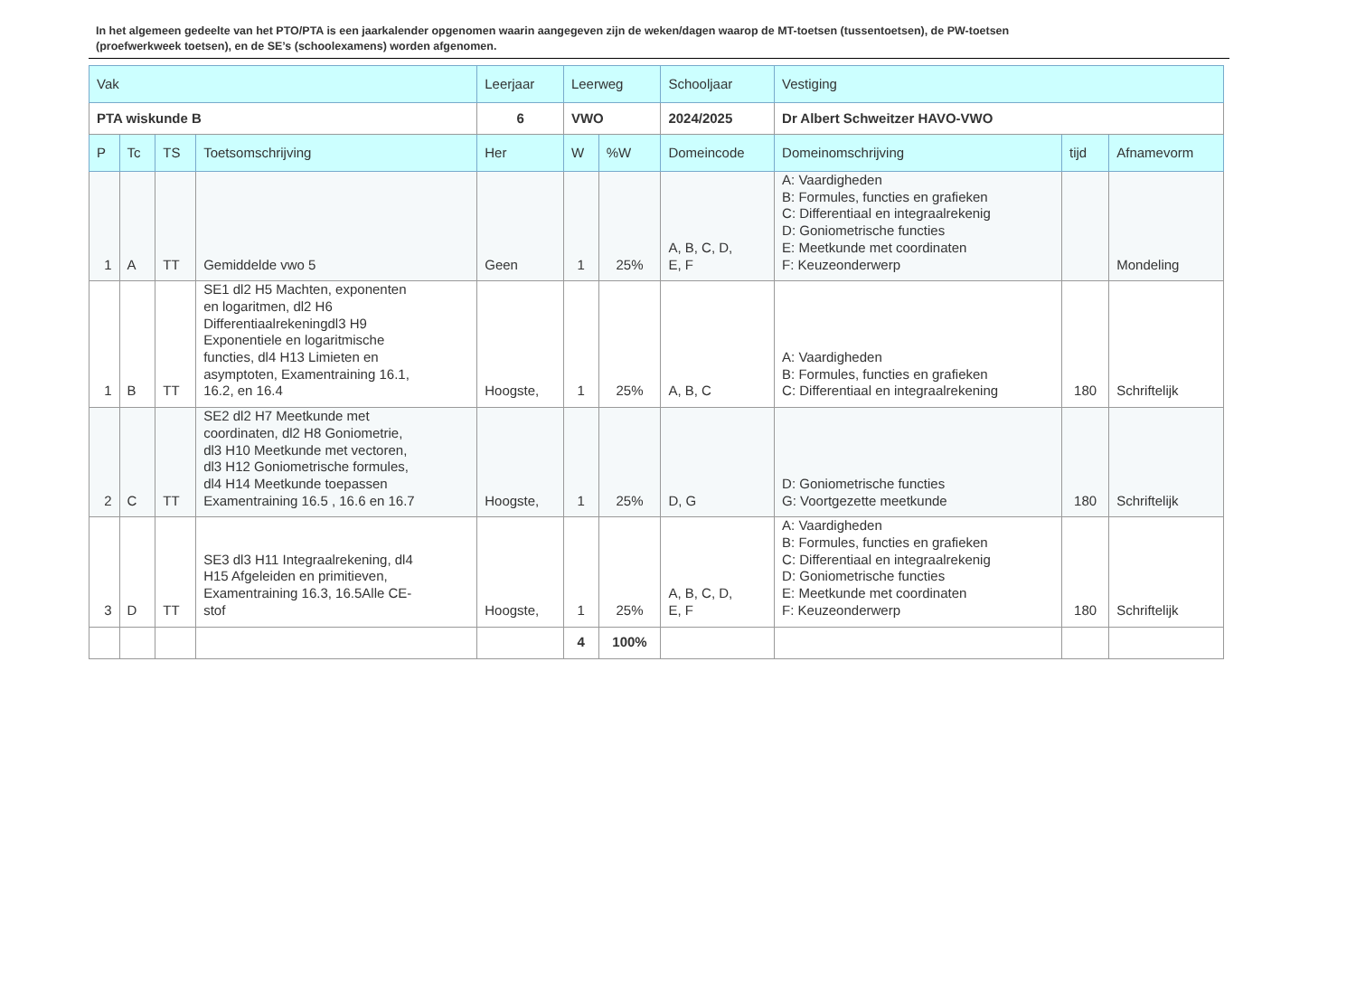In het algemeen gedeelte van het PTO/PTA is een jaarkalender opgenomen waarin aangegeven zijn de weken/dagen waarop de MT-toetsen (tussentoetsen), de PW-toetsen (proefwerkweek toetsen), en de SE’s (schoolexamens) worden afgenomen.
| Vak | | | | Leerjaar | Leerweg | | Schooljaar | Vestiging | | |
| --- | --- | --- | --- | --- | --- | --- | --- | --- | --- | --- |
| PTA wiskunde B | | | | 6 | VWO | | 2024/2025 | Dr Albert Schweitzer HAVO-VWO | | |
| P | Tc | TS | Toetsomschrijving | Her | W | %W | Domeincode | Domeinomschrijving | tijd | Afnamevorm |
| 1 | A | TT | Gemiddelde vwo 5 | Geen | 1 | 25% | A, B, C, D, E, F | A: Vaardigheden B: Formules, functies en grafieken C: Differentiaal en integraalrekenig D: Goniometrische functies E: Meetkunde met coordinaten F: Keuzeonderwerp | | Mondeling |
| 1 | B | TT | SE1 dl2 H5 Machten, exponenten en logaritmen, dl2 H6 Differentiaalrekeningdl3 H9 Exponentiele en logaritmische functies, dl4 H13 Limieten en asymptoten, Examentraining 16.1, 16.2, en 16.4 | Hoogste, | 1 | 25% | A, B, C | A: Vaardigheden B: Formules, functies en grafieken C: Differentiaal en integraalrekening | 180 | Schriftelijk |
| 2 | C | TT | SE2 dl2 H7 Meetkunde met coordinaten, dl2 H8 Goniometrie, dl3 H10 Meetkunde met vectoren, dl3 H12 Goniometrische formules, dl4 H14 Meetkunde toepassen Examentraining 16.5 , 16.6 en 16.7 | Hoogste, | 1 | 25% | D, G | D: Goniometrische functies G: Voortgezette meetkunde | 180 | Schriftelijk |
| 3 | D | TT | SE3 dl3 H11 Integraalrekening, dl4 H15 Afgeleiden en primitieven, Examentraining 16.3, 16.5Alle CE- stof | Hoogste, | 1 | 25% | A, B, C, D, E, F | A: Vaardigheden B: Formules, functies en grafieken C: Differentiaal en integraalrekenig D: Goniometrische functies E: Meetkunde met coordinaten F: Keuzeonderwerp | 180 | Schriftelijk |
| | | | | | 4 | 100% | | | | |